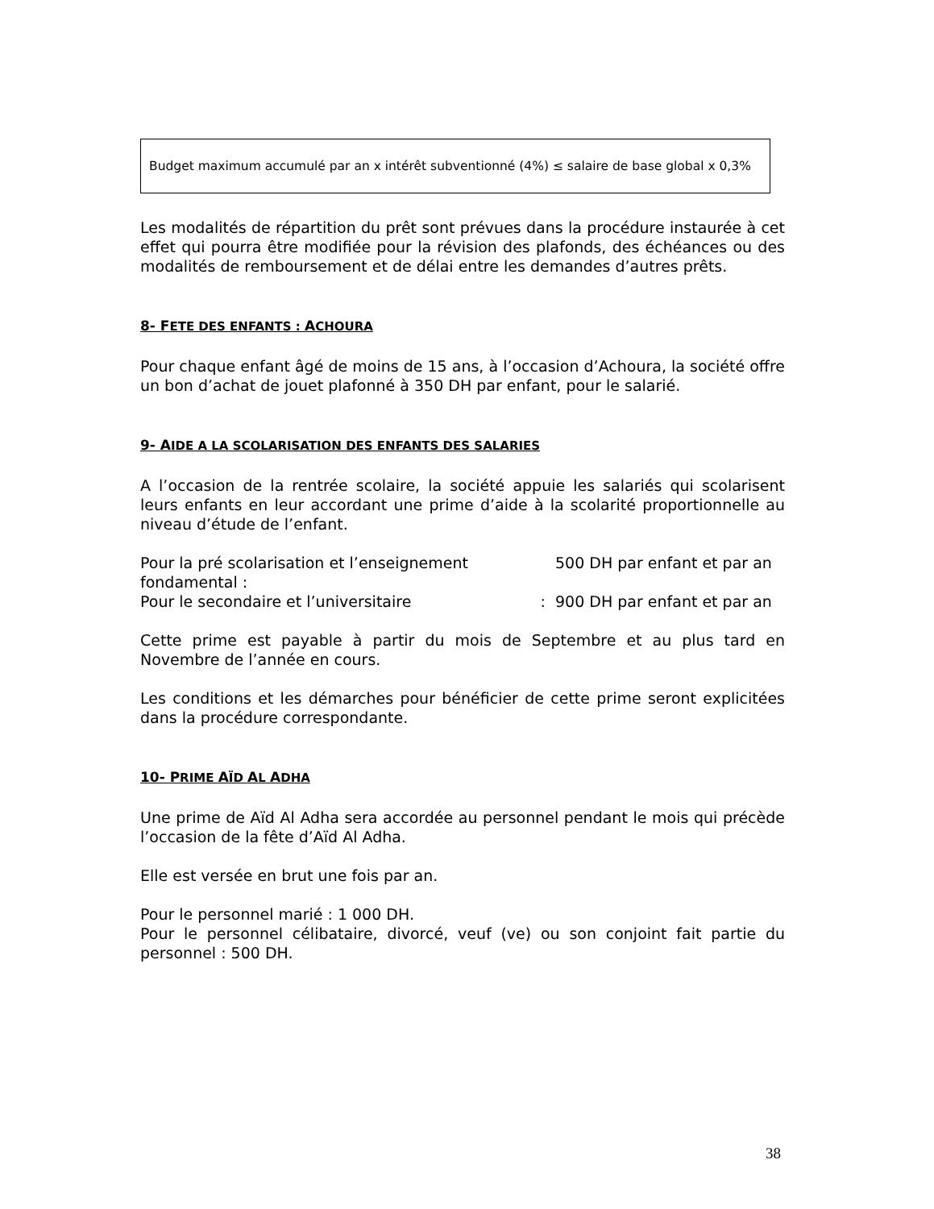Budget maximum accumulé par an x intérêt subventionné (4%) ≤ salaire de base global x 0,3%
Les modalités de répartition du prêt sont prévues dans la procédure instaurée à cet effet qui pourra être modifiée pour la révision des plafonds, des échéances ou des modalités de remboursement et de délai entre les demandes d’autres prêts.
8- FETE DES ENFANTS : ACHOURA
Pour chaque enfant âgé de moins de 15 ans, à l’occasion d’Achoura, la société offre un bon d’achat de jouet plafonné à 350 DH par enfant, pour le salarié.
9- AIDE A LA SCOLARISATION DES ENFANTS DES SALARIES
A l’occasion de la rentrée scolaire, la société appuie les salariés qui scolarisent leurs enfants en leur accordant une prime d’aide à la scolarité proportionnelle au niveau d’étude de l’enfant.
Pour la pré scolarisation et l’enseignement fondamental : 500 DH par enfant et par an
Pour le secondaire et l’universitaire : 900 DH par enfant et par an
Cette prime est payable à partir du mois de Septembre et au plus tard en Novembre de l’année en cours.
Les conditions et les démarches pour bénéficier de cette prime seront explicitées dans la procédure correspondante.
10- PRIME AÏD AL ADHA
Une prime de Aïd Al Adha sera accordée au personnel pendant le mois qui précède l’occasion de la fête d’Aïd Al Adha.
Elle est versée en brut une fois par an.
Pour le personnel marié : 1 000 DH.
Pour le personnel célibataire, divorcé, veuf (ve) ou son conjoint fait partie du personnel : 500 DH.
38